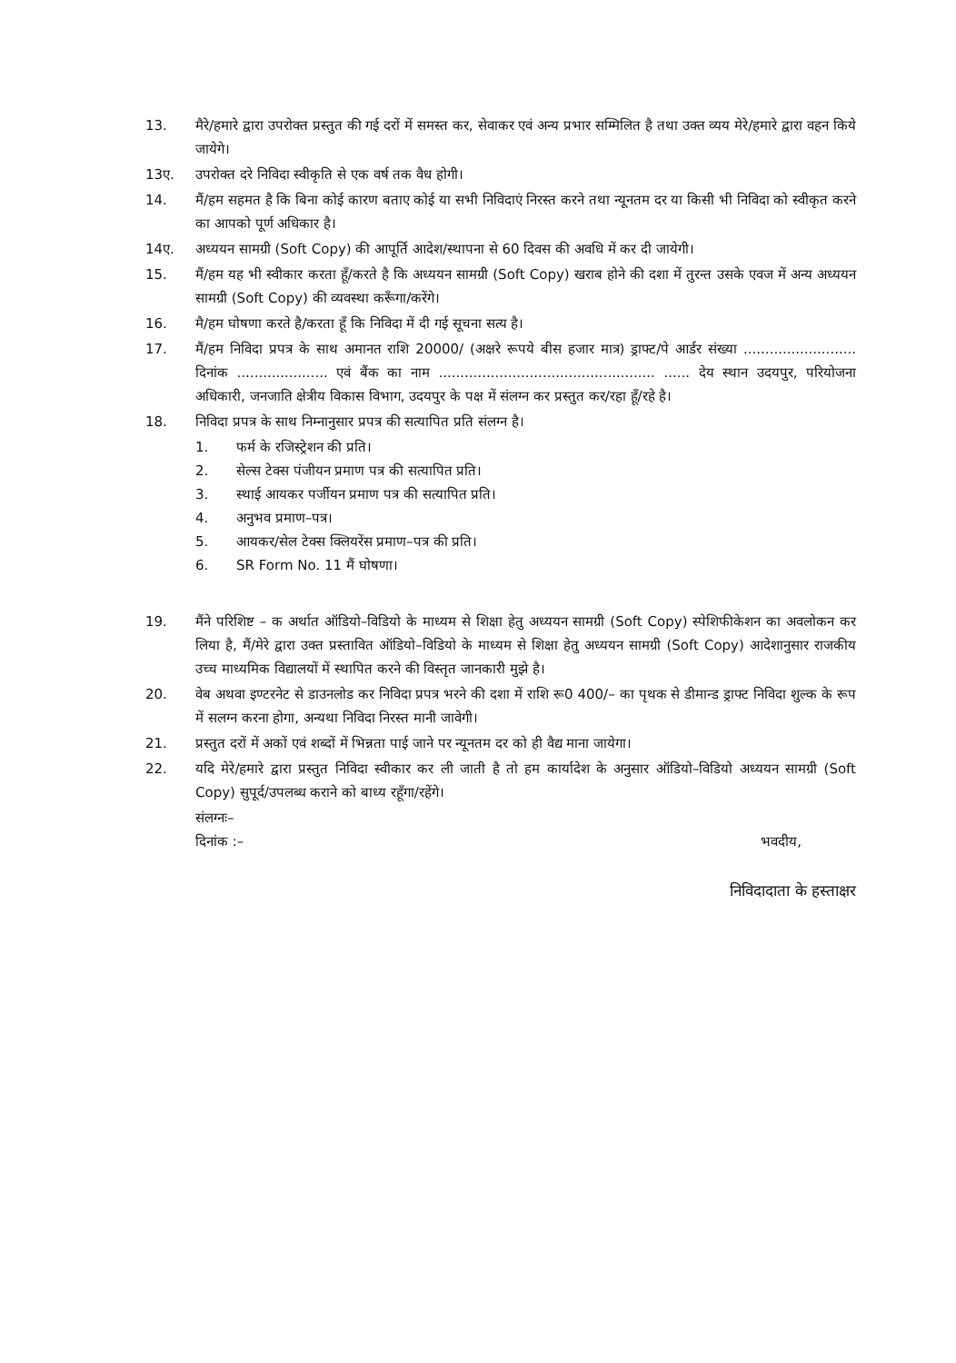13. मैरे/हमारे द्वारा उपरोक्त प्रस्तुत की गई दरों में समस्त कर, सेवाकर एवं अन्य प्रभार सम्मिलित है तथा उक्त व्यय मेरे/हमारे द्वारा वहन किये जायेगे।
13ए. उपरोक्त दरे निविदा स्वीकृति से एक वर्ष तक वैध होगी।
14. मैं/हम सहमत है कि बिना कोई कारण बताए कोई या सभी निविदाएं निरस्त करने तथा न्यूनतम दर या किसी भी निविदा को स्वीकृत करने का आपको पूर्ण अधिकार है।
14ए. अध्ययन सामग्री (Soft Copy) की आपूर्ति आदेश/स्थापना से 60 दिवस की अवधि में कर दी जायेगी।
15. मैं/हम यह भी स्वीकार करता हूँ/करते है कि अध्ययन सामग्री (Soft Copy) खराब होने की दशा में तुरन्त उसके एवज में अन्य अध्ययन सामग्री (Soft Copy) की व्यवस्था करूँगा/करेंगे।
16. मै/हम घोषणा करते है/करता हूँ कि निविदा में दी गई सूचना सत्य है।
17. मैं/हम निविदा प्रपत्र के साथ अमानत राशि 20000/ (अक्षरे रूपये बीस हजार मात्र) ड्राफ्ट/पे आर्डर संख्या .......................... दिनांक ..................... एवं बैंक का नाम .................................................. ...... देय स्थान उदयपुर, परियोजना अधिकारी, जनजाति क्षेत्रीय विकास विभाग, उदयपुर के पक्ष में संलग्न कर प्रस्तुत कर/रहा हूँ/रहे है।
18. निविदा प्रपत्र के साथ निम्नानुसार प्रपत्र की सत्यापित प्रति संलग्न है।
1. फर्म के रजिस्ट्रेशन की प्रति।
2. सेल्स टेक्स पंजीयन प्रमाण पत्र की सत्यापित प्रति।
3. स्थाई आयकर पर्जीयन प्रमाण पत्र की सत्यापित प्रति।
4. अनुभव प्रमाण–पत्र।
5. आयकर/सेल टेक्स क्लियरेंस प्रमाण–पत्र की प्रति।
6. SR Form No. 11 मैं घोषणा।
19. मैंने परिशिष्ट – क अर्थात ऑडियो–विडियो के माध्यम से शिक्षा हेतु अध्ययन सामग्री (Soft Copy) स्पेशिफीकेशन का अवलोकन कर लिया है, मैं/मेरे द्वारा उक्त प्रस्तावित ऑडियो–विडियो के माध्यम से शिक्षा हेतु अध्ययन सामग्री (Soft Copy) आदेशानुसार राजकीय उच्च माध्यमिक विद्यालयों में स्थापित करने की विस्तृत जानकारी मुझे है।
20. वेब अथवा इण्टरनेट से डाउनलोड कर निविदा प्रपत्र भरने की दशा में राशि रू0 400/– का पृथक से डीमान्ड ड्राफ्ट निविदा शुल्क के रूप में सलग्न करना होगा, अन्यथा निविदा निरस्त मानी जावेगी।
21. प्रस्तुत दरों में अकों एवं शब्दों में भिन्नता पाई जाने पर न्यूनतम दर को ही वैद्य माना जायेगा।
22. यदि मेरे/हमारे द्वारा प्रस्तुत निविदा स्वीकार कर ली जाती है तो हम कार्यादेश के अनुसार ऑडियो–विडियो अध्ययन सामग्री (Soft Copy) सुपूर्द/उपलब्ध कराने को बाध्य रहूँगा/रहेंगे।
संलग्नः–
दिनांक :– भवदीय,
निविदादाता के हस्ताक्षर